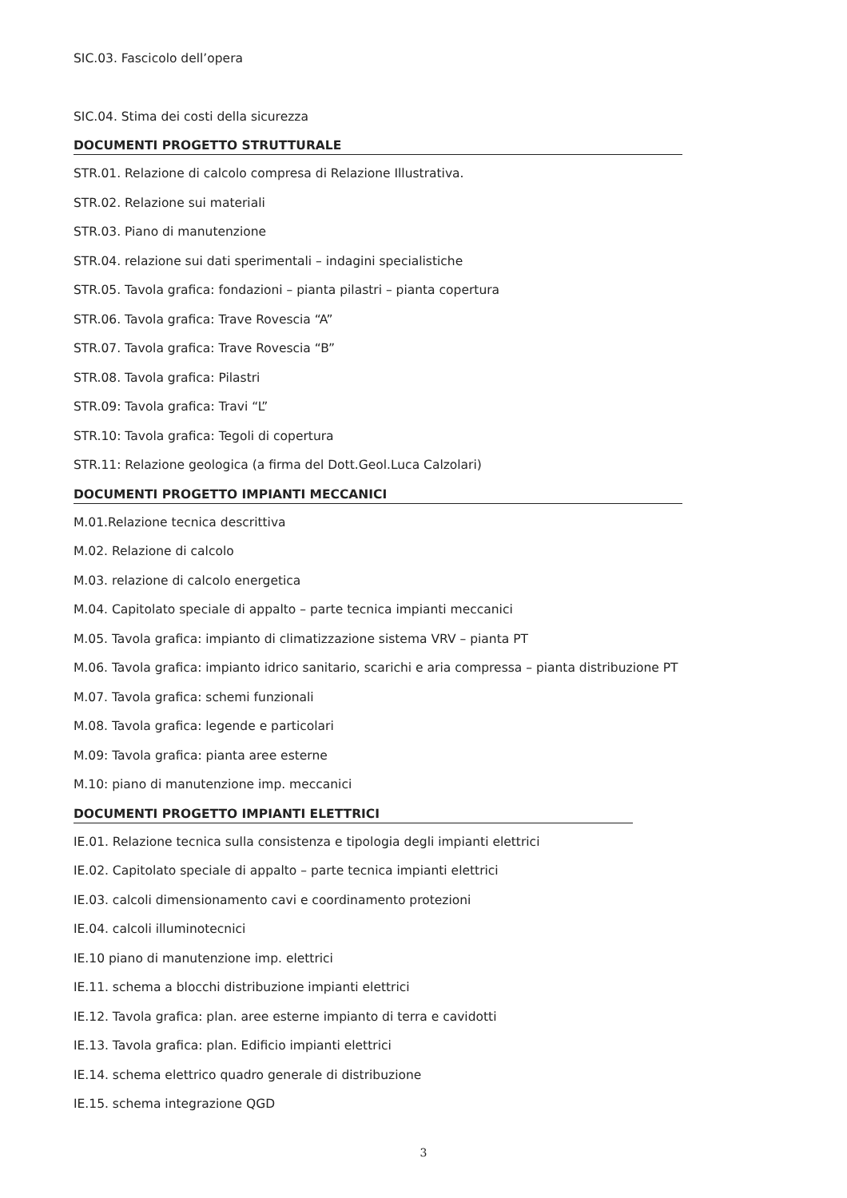SIC.03. Fascicolo dell’opera
SIC.04. Stima dei costi della sicurezza
DOCUMENTI PROGETTO STRUTTURALE
STR.01. Relazione di calcolo compresa di Relazione Illustrativa.
STR.02. Relazione sui materiali
STR.03. Piano di manutenzione
STR.04. relazione sui dati sperimentali – indagini specialistiche
STR.05. Tavola grafica: fondazioni – pianta pilastri – pianta copertura
STR.06. Tavola grafica: Trave Rovescia “A”
STR.07. Tavola grafica: Trave Rovescia “B”
STR.08. Tavola grafica: Pilastri
STR.09: Tavola grafica: Travi “L”
STR.10: Tavola grafica: Tegoli di copertura
STR.11: Relazione geologica (a firma del Dott.Geol.Luca Calzolari)
DOCUMENTI PROGETTO IMPIANTI MECCANICI
M.01.Relazione tecnica descrittiva
M.02. Relazione di calcolo
M.03. relazione di calcolo energetica
M.04. Capitolato speciale di appalto – parte tecnica impianti meccanici
M.05. Tavola grafica: impianto di climatizzazione sistema VRV – pianta PT
M.06. Tavola grafica: impianto idrico sanitario, scarichi e aria compressa – pianta distribuzione PT
M.07. Tavola grafica: schemi funzionali
M.08. Tavola grafica: legende e particolari
M.09: Tavola grafica: pianta aree esterne
M.10: piano di manutenzione imp. meccanici
DOCUMENTI PROGETTO IMPIANTI ELETTRICI
IE.01. Relazione tecnica sulla consistenza e tipologia degli impianti elettrici
IE.02. Capitolato speciale di appalto – parte tecnica impianti elettrici
IE.03. calcoli dimensionamento cavi e coordinamento protezioni
IE.04. calcoli illuminotecnici
IE.10 piano di manutenzione imp. elettrici
IE.11. schema a blocchi distribuzione impianti elettrici
IE.12. Tavola grafica: plan. aree esterne impianto di terra e cavidotti
IE.13. Tavola grafica: plan. Edificio impianti elettrici
IE.14. schema elettrico quadro generale di distribuzione
IE.15. schema integrazione QGD
3